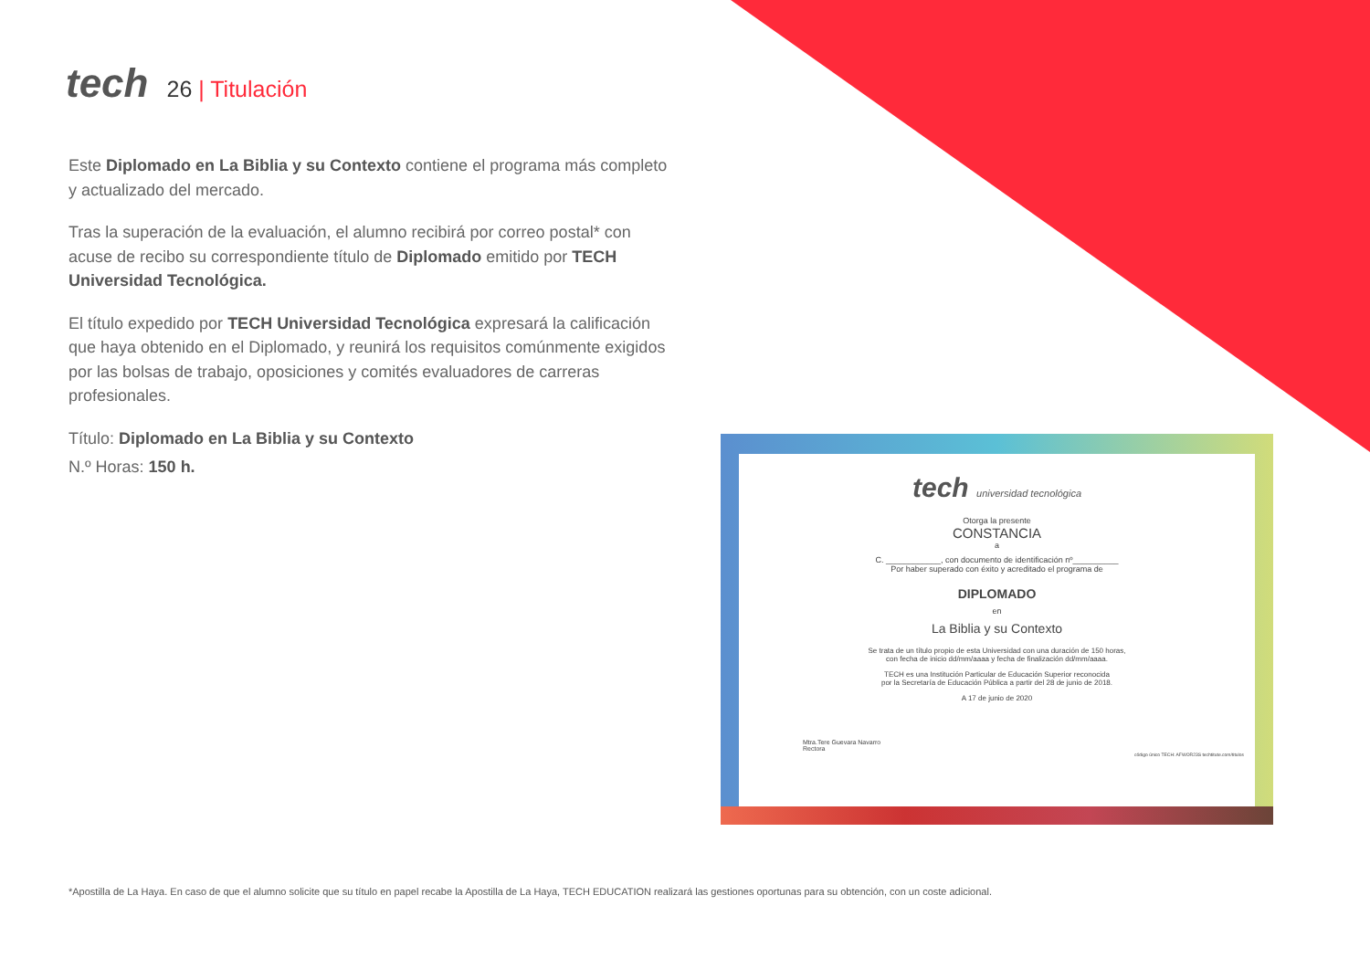tech
26 | Titulación
Este Diplomado en La Biblia y su Contexto contiene el programa más completo
y actualizado del mercado.
Tras la superación de la evaluación, el alumno recibirá por correo postal* con acuse de recibo su correspondiente título de Diplomado emitido por TECH Universidad Tecnológica.
El título expedido por TECH Universidad Tecnológica expresará la calificación que haya obtenido en el Diplomado, y reunirá los requisitos comúnmente exigidos por las bolsas de trabajo, oposiciones y comités evaluadores de carreras profesionales.
Título: Diplomado en La Biblia y su Contexto
N.º Horas: 150 h.
tech universidad tecnológica
Otorga la presente
CONSTANCIA
a
C. ____________, con documento de identificación nº__________
Por haber superado con éxito y acreditado el programa de
DIPLOMADO
en
La Biblia y su Contexto
Se trata de un título propio de esta Universidad con una duración de 150 horas,
con fecha de inicio dd/mm/aaaa y fecha de finalización dd/mm/aaaa.
TECH es una Institución Particular de Educación Superior reconocida
por la Secretaría de Educación Pública a partir del 28 de junio de 2018.
A 17 de junio de 2020
Mtra.Tere Guevara Navarro
Rectora
código único TECH: AFWOR23S techtitute.com/titulos
*Apostilla de La Haya. En caso de que el alumno solicite que su título en papel recabe la Apostilla de La Haya, TECH EDUCATION realizará las gestiones oportunas para su obtención, con un coste adicional.